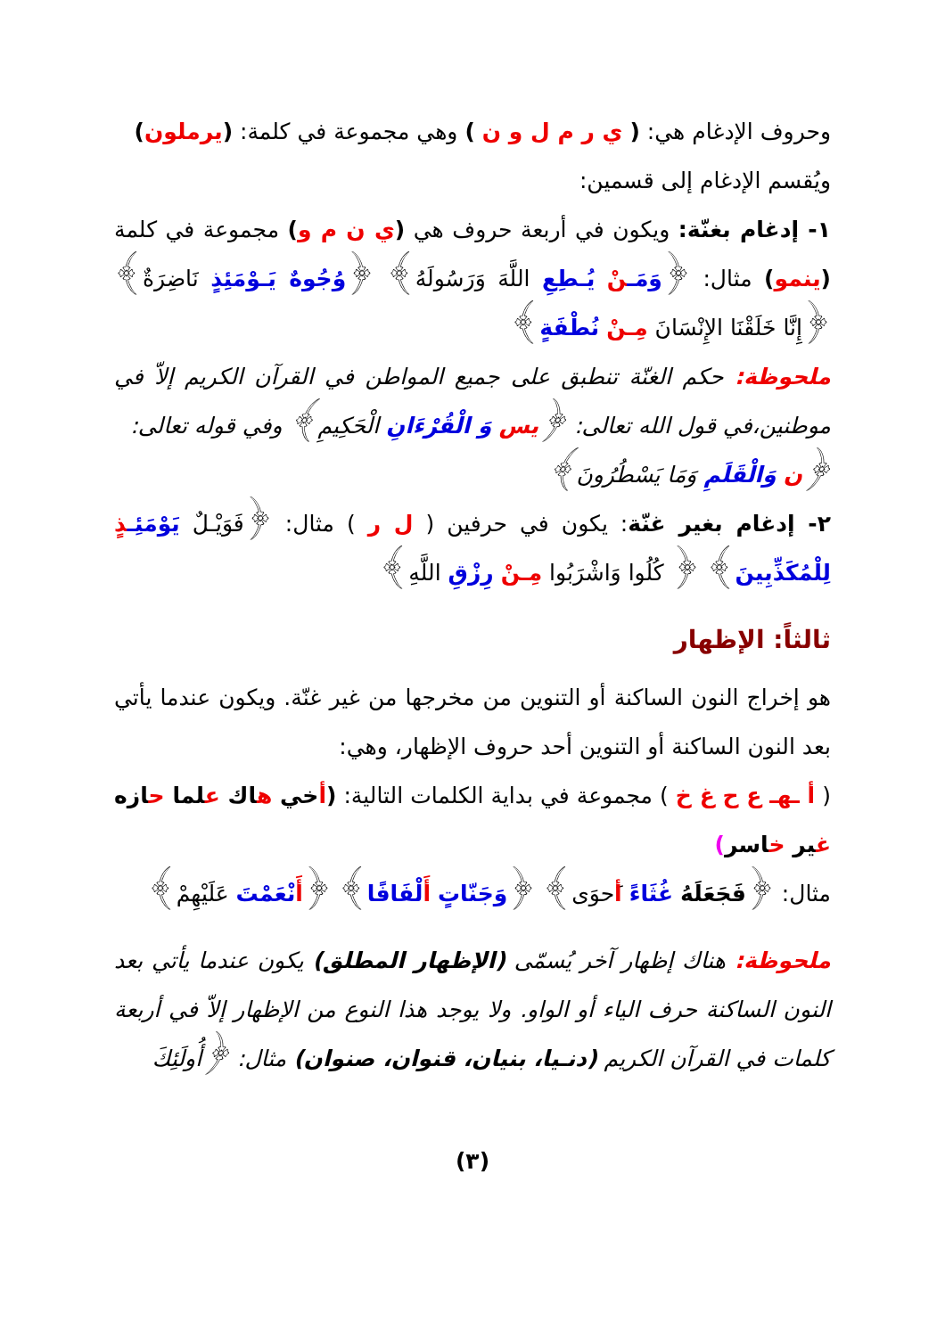وحروف الإدغام هي: ( ي ر م ل و ن ) وهي مجموعة في كلمة: (يرملون)
ويُقسم الإدغام إلى قسمين:
١- إدغام بغنّة: ويكون في أربعة حروف هي (ي ن م و) مجموعة في كلمة (ينمو) مثال: ﴿وَمَـ نْ يُـطِعِ اللَّهَ وَرَسُولَهُ﴾ ﴿وُجُوهٌ يَـوْمَئِذٍ نَاضِرَةٌ﴾ ﴿إِنَّا خَلَقْنَا الإِنْسَانَ مِـنْ نُطْفَةٍ﴾
ملحوظة: حكم الغنّة تنطبق على جميع المواطن في القرآن الكريم إلاّ في موطنين،في قول الله تعالى: ﴿يس وَ الْقُرْءَانِ الْحَكِيمِ﴾ وفي قوله تعالى:
﴿ن وَالْقَلَمِ وَمَا يَسْطُرُونَ﴾
٢- إدغام بغير غنّة: يكون في حرفين ( ل ر ) مثال: ﴿فَوَيْـلٌ يَوْمَئِـ ذٍ لِلْمُكَذِّبِينَ﴾ ﴿ كُلُوا وَاشْرَبُوا مِـنْ رِزْقِ اللَّهِ﴾
ثالثاً: الإظهار
هو إخراج النون الساكنة أو التنوين من مخرجها من غير غنّة. ويكون عندما يأتي بعد النون الساكنة أو التنوين أحد حروف الإظهار، وهي:
( أ ـهـ ع ح غ خ ) مجموعة في بداية الكلمات التالية: (أخي هاك علما حازه غير خاسر)
مثال: ﴿فَجَعَلَهُ غُثَاءً أَحوَى﴾ ﴿وَجَنّاتٍ أَلْفَافًا﴾ ﴿أَنْعَمْتَ عَلَيْهِمْ﴾
ملحوظة: هناك إظهار آخر يُسمّى (الإظهار المطلق) يكون عندما يأتي بعد النون الساكنة حرف الياء أو الواو. ولا يوجد هذا النوع من الإظهار إلاّ في أربعة كلمات في القرآن الكريم (دنـيا، بنيان، قنوان، صنوان) مثال: ﴿أُولَئِكَ
(٣)